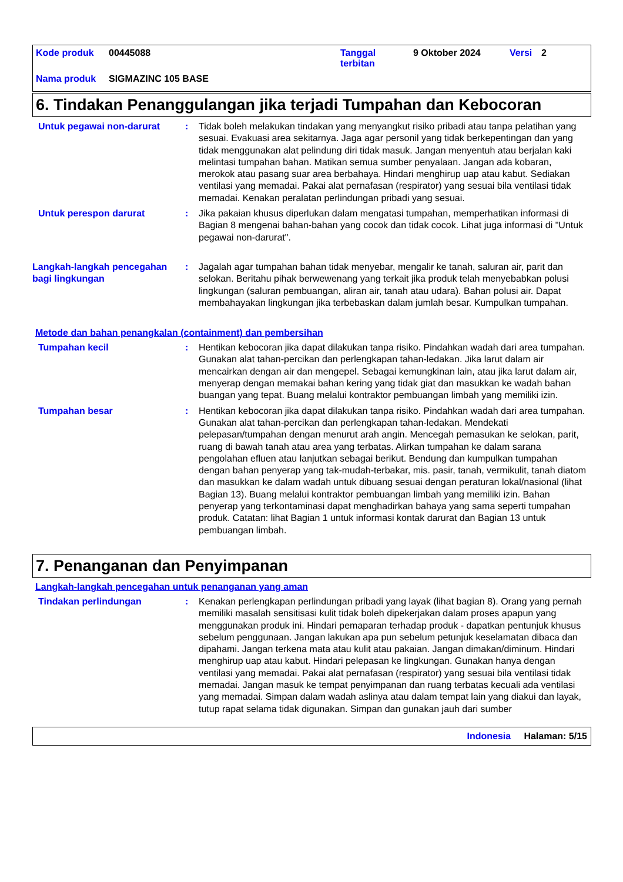| Kode produk | 00445088 | Tanggal terbitan | 9 Oktober 2024 | Versi | 2 |
| Nama produk | SIGMAZINC 105 BASE | | | | |
6. Tindakan Penanggulangan jika terjadi Tumpahan dan Kebocoran
Untuk pegawai non-darurat : Tidak boleh melakukan tindakan yang menyangkut risiko pribadi atau tanpa pelatihan yang sesuai. Evakuasi area sekitarnya. Jaga agar personil yang tidak berkepentingan dan yang tidak menggunakan alat pelindung diri tidak masuk. Jangan menyentuh atau berjalan kaki melintasi tumpahan bahan. Matikan semua sumber penyalaan. Jangan ada kobaran, merokok atau pasang suar area berbahaya. Hindari menghirup uap atau kabut. Sediakan ventilasi yang memadai. Pakai alat pernafasan (respirator) yang sesuai bila ventilasi tidak memadai. Kenakan peralatan perlindungan pribadi yang sesuai.
Untuk perespon darurat : Jika pakaian khusus diperlukan dalam mengatasi tumpahan, memperhatikan informasi di Bagian 8 mengenai bahan-bahan yang cocok dan tidak cocok. Lihat juga informasi di "Untuk pegawai non-darurat".
Langkah-langkah pencegahan bagi lingkungan
: Jagalah agar tumpahan bahan tidak menyebar, mengalir ke tanah, saluran air, parit dan selokan. Beritahu pihak berwewenang yang terkait jika produk telah menyebabkan polusi lingkungan (saluran pembuangan, aliran air, tanah atau udara). Bahan polusi air. Dapat membahayakan lingkungan jika terbebaskan dalam jumlah besar. Kumpulkan tumpahan.
Metode dan bahan penangkalan (containment) dan pembersihan
Tumpahan kecil : Hentikan kebocoran jika dapat dilakukan tanpa risiko. Pindahkan wadah dari area tumpahan. Gunakan alat tahan-percikan dan perlengkapan tahan-ledakan. Jika larut dalam air mencairkan dengan air dan mengepel. Sebagai kemungkinan lain, atau jika larut dalam air, menyerap dengan memakai bahan kering yang tidak giat dan masukkan ke wadah bahan buangan yang tepat. Buang melalui kontraktor pembuangan limbah yang memiliki izin.
Tumpahan besar : Hentikan kebocoran jika dapat dilakukan tanpa risiko. Pindahkan wadah dari area tumpahan. Gunakan alat tahan-percikan dan perlengkapan tahan-ledakan. Mendekati pelepasan/tumpahan dengan menurut arah angin. Mencegah pemasukan ke selokan, parit, ruang di bawah tanah atau area yang terbatas. Alirkan tumpahan ke dalam sarana pengolahan efluen atau lanjutkan sebagai berikut. Bendung dan kumpulkan tumpahan dengan bahan penyerap yang tak-mudah-terbakar, mis. pasir, tanah, vermikulit, tanah diatom dan masukkan ke dalam wadah untuk dibuang sesuai dengan peraturan lokal/nasional (lihat Bagian 13). Buang melalui kontraktor pembuangan limbah yang memiliki izin. Bahan penyerap yang terkontaminasi dapat menghadirkan bahaya yang sama seperti tumpahan produk. Catatan: lihat Bagian 1 untuk informasi kontak darurat dan Bagian 13 untuk pembuangan limbah.
7. Penanganan dan Penyimpanan
Langkah-langkah pencegahan untuk penanganan yang aman
Tindakan perlindungan : Kenakan perlengkapan perlindungan pribadi yang layak (lihat bagian 8). Orang yang pernah memiliki masalah sensitisasi kulit tidak boleh dipekerjakan dalam proses apapun yang menggunakan produk ini. Hindari pemaparan terhadap produk - dapatkan pentunjuk khusus sebelum penggunaan. Jangan lakukan apa pun sebelum petunjuk keselamatan dibaca dan dipahami. Jangan terkena mata atau kulit atau pakaian. Jangan dimakan/diminum. Hindari menghirup uap atau kabut. Hindari pelepasan ke lingkungan. Gunakan hanya dengan ventilasi yang memadai. Pakai alat pernafasan (respirator) yang sesuai bila ventilasi tidak memadai. Jangan masuk ke tempat penyimpanan dan ruang terbatas kecuali ada ventilasi yang memadai. Simpan dalam wadah aslinya atau dalam tempat lain yang diakui dan layak, tutup rapat selama tidak digunakan. Simpan dan gunakan jauh dari sumber
Indonesia Halaman: 5/15